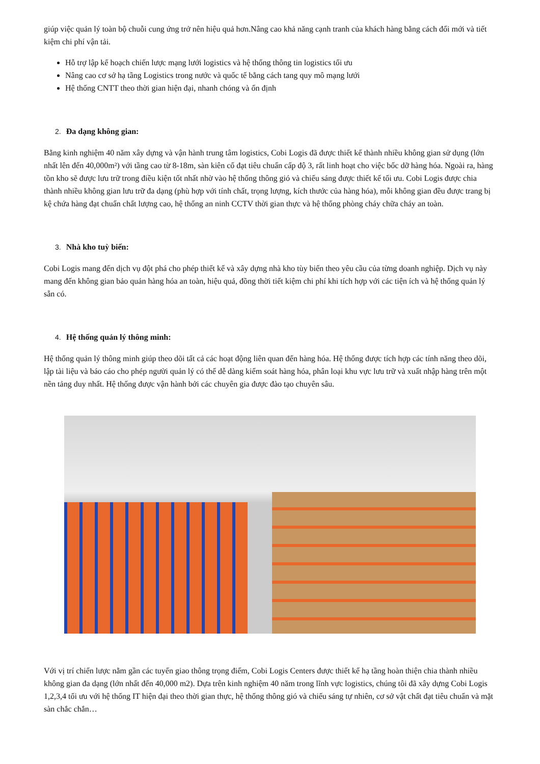giúp việc quản lý toàn bộ chuỗi cung ứng trở nên hiệu quả hơn.Nâng cao khả năng cạnh tranh của khách hàng bằng cách đổi mới và tiết kiệm chi phí vận tải.
Hỗ trợ lập kế hoạch chiến lược mạng lưới logistics và hệ thống thông tin logistics tối ưu
Nâng cao cơ sở hạ tầng Logistics trong nước và quốc tế bằng cách tang quy mô mạng lưới
Hệ thống CNTT theo thời gian hiện đại, nhanh chóng và ổn định
2. Đa dạng không gian:
Bằng kinh nghiệm 40 năm xây dựng và vận hành trung tâm logistics, Cobi Logis đã được thiết kế thành nhiều không gian sử dụng (lớn nhất lên đến 40,000m²) với tầng cao từ 8-18m, sàn kiên cố đạt tiêu chuẩn cấp độ 3, rất linh hoạt cho việc bốc dỡ hàng hóa. Ngoài ra, hàng tồn kho sẽ được lưu trữ trong điều kiện tốt nhất nhờ vào hệ thống thông gió và chiếu sáng được thiết kế tối ưu. Cobi Logis được chia thành nhiều không gian lưu trữ đa dạng (phù hợp với tính chất, trọng lượng, kích thước của hàng hóa), mỗi không gian đều được trang bị kệ chứa hàng đạt chuẩn chất lượng cao, hệ thống an ninh CCTV thời gian thực và hệ thống phòng cháy chữa cháy an toàn.
3. Nhà kho tuỳ biến:
Cobi Logis mang đến dịch vụ đột phá cho phép thiết kế và xây dựng nhà kho tùy biến theo yêu cầu của từng doanh nghiệp. Dịch vụ này mang đến không gian bảo quản hàng hóa an toàn, hiệu quả, đồng thời tiết kiệm chi phí khi tích hợp với các tiện ích và hệ thống quản lý sẵn có.
4. Hệ thống quản lý thông minh:
Hệ thống quản lý thông minh giúp theo dõi tất cả các hoạt động liên quan đến hàng hóa. Hệ thống được tích hợp các tính năng theo dõi, lập tài liệu và báo cáo cho phép người quản lý có thể dễ dàng kiểm soát hàng hóa, phân loại khu vực lưu trữ và xuất nhập hàng trên một nền tảng duy nhất. Hệ thống được vận hành bởi các chuyên gia được đào tạo chuyên sâu.
Với vị trí chiến lược nằm gần các tuyến giao thông trọng điểm, Cobi Logis Centers được thiết kế hạ tầng hoàn thiện chia thành nhiều không gian đa dạng (lớn nhất đến 40,000 m2). Dựa trên kinh nghiệm 40 năm trong lĩnh vực logistics, chúng tôi đã xây dựng Cobi Logis 1,2,3,4 tối ưu với hệ thống IT hiện đại theo thời gian thực, hệ thống thông gió và chiếu sáng tự nhiên, cơ sở vật chất đạt tiêu chuẩn và mặt sàn chắc chắn…